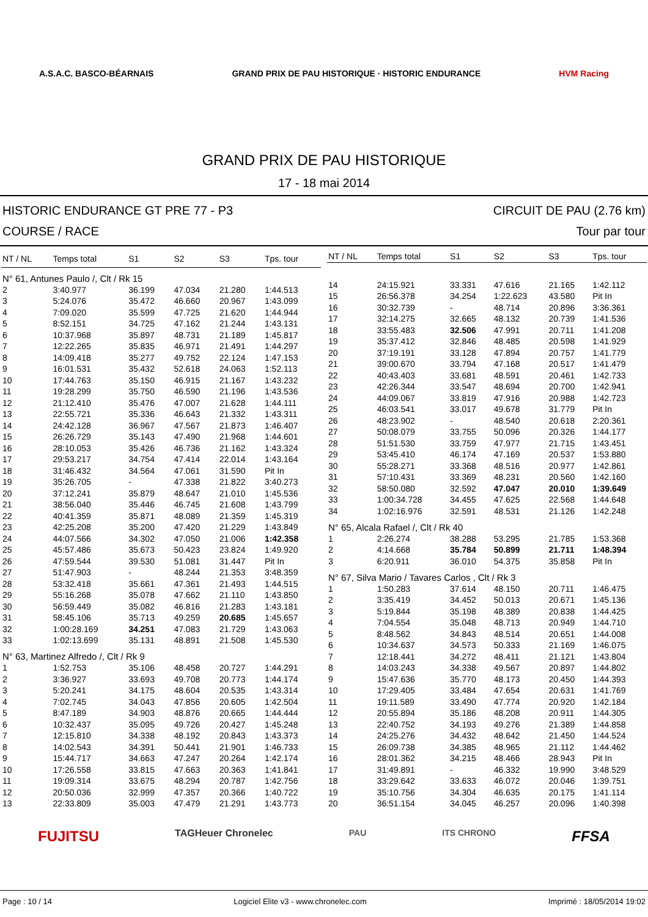A.S.A.C. BASCO-BÉARNAIS GRAND PRIX DE PAU HISTORIQUE · HISTORIC ENDURANCE HVM Racing
GRAND PRIX DE PAU HISTORIQUE
17 - 18 mai 2014
HISTORIC ENDURANCE GT PRE 77 - P3
COURSE / RACE
CIRCUIT DE PAU (2.76 km)
Tour par tour
| NT / NL | Temps total | S1 | S2 | S3 | Tps. tour |
| --- | --- | --- | --- | --- | --- |
| N° 61, Antunes Paulo /, Clt / Rk 15 | | | | | |
| 2 | 3:40.977 | 36.199 | 47.034 | 21.280 | 1:44.513 |
| 3 | 5:24.076 | 35.472 | 46.660 | 20.967 | 1:43.099 |
| 4 | 7:09.020 | 35.599 | 47.725 | 21.620 | 1:44.944 |
| 5 | 8:52.151 | 34.725 | 47.162 | 21.244 | 1:43.131 |
| 6 | 10:37.968 | 35.897 | 48.731 | 21.189 | 1:45.817 |
| 7 | 12:22.265 | 35.835 | 46.971 | 21.491 | 1:44.297 |
| 8 | 14:09.418 | 35.277 | 49.752 | 22.124 | 1:47.153 |
| 9 | 16:01.531 | 35.432 | 52.618 | 24.063 | 1:52.113 |
| 10 | 17:44.763 | 35.150 | 46.915 | 21.167 | 1:43.232 |
| 11 | 19:28.299 | 35.750 | 46.590 | 21.196 | 1:43.536 |
| 12 | 21:12.410 | 35.476 | 47.007 | 21.628 | 1:44.111 |
| 13 | 22:55.721 | 35.336 | 46.643 | 21.332 | 1:43.311 |
| 14 | 24:42.128 | 36.967 | 47.567 | 21.873 | 1:46.407 |
| 15 | 26:26.729 | 35.143 | 47.490 | 21.968 | 1:44.601 |
| 16 | 28:10.053 | 35.426 | 46.736 | 21.162 | 1:43.324 |
| 17 | 29:53.217 | 34.754 | 47.414 | 22.014 | 1:43.164 |
| 18 | 31:46.432 | 34.564 | 47.061 | 31.590 | Pit In |
| 19 | 35:26.705 | - | 47.338 | 21.822 | 3:40.273 |
| 20 | 37:12.241 | 35.879 | 48.647 | 21.010 | 1:45.536 |
| 21 | 38:56.040 | 35.446 | 46.745 | 21.608 | 1:43.799 |
| 22 | 40:41.359 | 35.871 | 48.089 | 21.359 | 1:45.319 |
| 23 | 42:25.208 | 35.200 | 47.420 | 21.229 | 1:43.849 |
| 24 | 44:07.566 | 34.302 | 47.050 | 21.006 | 1:42.358 |
| 25 | 45:57.486 | 35.673 | 50.423 | 23.824 | 1:49.920 |
| 26 | 47:59.544 | 39.530 | 51.081 | 31.447 | Pit In |
| 27 | 51:47.903 | - | 48.244 | 21.353 | 3:48.359 |
| 28 | 53:32.418 | 35.661 | 47.361 | 21.493 | 1:44.515 |
| 29 | 55:16.268 | 35.078 | 47.662 | 21.110 | 1:43.850 |
| 30 | 56:59.449 | 35.082 | 46.816 | 21.283 | 1:43.181 |
| 31 | 58:45.106 | 35.713 | 49.259 | 20.685 | 1:45.657 |
| 32 | 1:00:28.169 | 34.251 | 47.083 | 21.729 | 1:43.063 |
| 33 | 1:02:13.699 | 35.131 | 48.891 | 21.508 | 1:45.530 |
| N° 63, Martinez Alfredo /, Clt / Rk 9 | | | | | |
| 1 | 1:52.753 | 35.106 | 48.458 | 20.727 | 1:44.291 |
| 2 | 3:36.927 | 33.693 | 49.708 | 20.773 | 1:44.174 |
| 3 | 5:20.241 | 34.175 | 48.604 | 20.535 | 1:43.314 |
| 4 | 7:02.745 | 34.043 | 47.856 | 20.605 | 1:42.504 |
| 5 | 8:47.189 | 34.903 | 48.876 | 20.665 | 1:44.444 |
| 6 | 10:32.437 | 35.095 | 49.726 | 20.427 | 1:45.248 |
| 7 | 12:15.810 | 34.338 | 48.192 | 20.843 | 1:43.373 |
| 8 | 14:02.543 | 34.391 | 50.441 | 21.901 | 1:46.733 |
| 9 | 15:44.717 | 34.663 | 47.247 | 20.264 | 1:42.174 |
| 10 | 17:26.558 | 33.815 | 47.663 | 20.363 | 1:41.841 |
| 11 | 19:09.314 | 33.675 | 48.294 | 20.787 | 1:42.756 |
| 12 | 20:50.036 | 32.999 | 47.357 | 20.366 | 1:40.722 |
| 13 | 22:33.809 | 35.003 | 47.479 | 21.291 | 1:43.773 |
| NT / NL | Temps total | S1 | S2 | S3 | Tps. tour |
| --- | --- | --- | --- | --- | --- |
| 14 | 24:15.921 | 33.331 | 47.616 | 21.165 | 1:42.112 |
| 15 | 26:56.378 | 34.254 | 1:22.623 | 43.580 | Pit In |
| 16 | 30:32.739 | - | 48.714 | 20.896 | 3:36.361 |
| 17 | 32:14.275 | 32.665 | 48.132 | 20.739 | 1:41.536 |
| 18 | 33:55.483 | 32.506 | 47.991 | 20.711 | 1:41.208 |
| 19 | 35:37.412 | 32.846 | 48.485 | 20.598 | 1:41.929 |
| 20 | 37:19.191 | 33.128 | 47.894 | 20.757 | 1:41.779 |
| 21 | 39:00.670 | 33.794 | 47.168 | 20.517 | 1:41.479 |
| 22 | 40:43.403 | 33.681 | 48.591 | 20.461 | 1:42.733 |
| 23 | 42:26.344 | 33.547 | 48.694 | 20.700 | 1:42.941 |
| 24 | 44:09.067 | 33.819 | 47.916 | 20.988 | 1:42.723 |
| 25 | 46:03.541 | 33.017 | 49.678 | 31.779 | Pit In |
| 26 | 48:23.902 | - | 48.540 | 20.618 | 2:20.361 |
| 27 | 50:08.079 | 33.755 | 50.096 | 20.326 | 1:44.177 |
| 28 | 51:51.530 | 33.759 | 47.977 | 21.715 | 1:43.451 |
| 29 | 53:45.410 | 46.174 | 47.169 | 20.537 | 1:53.880 |
| 30 | 55:28.271 | 33.368 | 48.516 | 20.977 | 1:42.861 |
| 31 | 57:10.431 | 33.369 | 48.231 | 20.560 | 1:42.160 |
| 32 | 58:50.080 | 32.592 | 47.047 | 20.010 | 1:39.649 |
| 33 | 1:00:34.728 | 34.455 | 47.625 | 22.568 | 1:44.648 |
| 34 | 1:02:16.976 | 32.591 | 48.531 | 21.126 | 1:42.248 |
| N° 65, Alcala Rafael /, Clt / Rk 40 | | | | | |
| 1 | 2:26.274 | 38.288 | 53.295 | 21.785 | 1:53.368 |
| 2 | 4:14.668 | 35.784 | 50.899 | 21.711 | 1:48.394 |
| 3 | 6:20.911 | 36.010 | 54.375 | 35.858 | Pit In |
| N° 67, Silva Mario / Tavares Carlos , Clt / Rk 3 | | | | | |
| 1 | 1:50.283 | 37.614 | 48.150 | 20.711 | 1:46.475 |
| 2 | 3:35.419 | 34.452 | 50.013 | 20.671 | 1:45.136 |
| 3 | 5:19.844 | 35.198 | 48.389 | 20.838 | 1:44.425 |
| 4 | 7:04.554 | 35.048 | 48.713 | 20.949 | 1:44.710 |
| 5 | 8:48.562 | 34.843 | 48.514 | 20.651 | 1:44.008 |
| 6 | 10:34.637 | 34.573 | 50.333 | 21.169 | 1:46.075 |
| 7 | 12:18.441 | 34.272 | 48.411 | 21.121 | 1:43.804 |
| 8 | 14:03.243 | 34.338 | 49.567 | 20.897 | 1:44.802 |
| 9 | 15:47.636 | 35.770 | 48.173 | 20.450 | 1:44.393 |
| 10 | 17:29.405 | 33.484 | 47.654 | 20.631 | 1:41.769 |
| 11 | 19:11.589 | 33.490 | 47.774 | 20.920 | 1:42.184 |
| 12 | 20:55.894 | 35.186 | 48.208 | 20.911 | 1:44.305 |
| 13 | 22:40.752 | 34.193 | 49.276 | 21.389 | 1:44.858 |
| 14 | 24:25.276 | 34.432 | 48.642 | 21.450 | 1:44.524 |
| 15 | 26:09.738 | 34.385 | 48.965 | 21.112 | 1:44.462 |
| 16 | 28:01.362 | 34.215 | 48.466 | 28.943 | Pit In |
| 17 | 31:49.891 | - | 46.332 | 19.990 | 3:48.529 |
| 18 | 33:29.642 | 33.633 | 46.072 | 20.046 | 1:39.751 |
| 19 | 35:10.756 | 34.304 | 46.635 | 20.175 | 1:41.114 |
| 20 | 36:51.154 | 34.045 | 46.257 | 20.096 | 1:40.398 |
FUJITSU TAGHeuer Chronelec PAU ITS CHRONO FFSA
Page : 10 / 14 Logiciel Elite v3 - www.chronelec.com Imprimé : 18/05/2014 19:02